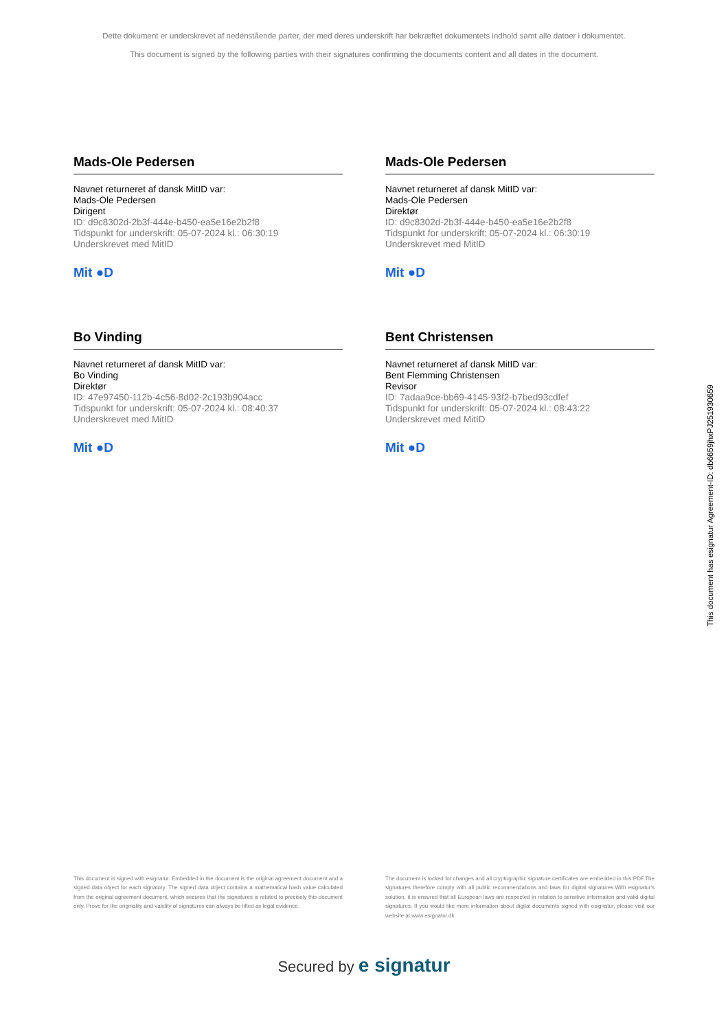Dette dokument er underskrevet af nedenstående parter, der med deres underskrift har bekræftet dokumentets indhold samt alle datoer i dokumentet.
This document is signed by the following parties with their signatures confirming the documents content and all dates in the document.
Mads-Ole Pedersen
Navnet returneret af dansk MitID var:
Mads-Ole Pedersen
Dirigent
ID: d9c8302d-2b3f-444e-b450-ea5e16e2b2f8
Tidspunkt for underskrift: 05-07-2024 kl.: 06:30:19
Underskrevet med MitID
Mit ●D
Mads-Ole Pedersen
Navnet returneret af dansk MitID var:
Mads-Ole Pedersen
Direktør
ID: d9c8302d-2b3f-444e-b450-ea5e16e2b2f8
Tidspunkt for underskrift: 05-07-2024 kl.: 06:30:19
Underskrevet med MitID
Mit ●D
Bo Vinding
Navnet returneret af dansk MitID var:
Bo Vinding
Direktør
ID: 47e97450-112b-4c56-8d02-2c193b904acc
Tidspunkt for underskrift: 05-07-2024 kl.: 08:40:37
Underskrevet med MitID
Mit ●D
Bent Christensen
Navnet returneret af dansk MitID var:
Bent Flemming Christensen
Revisor
ID: 7adaa9ce-bb69-4145-93f2-b7bed93cdfef
Tidspunkt for underskrift: 05-07-2024 kl.: 08:43:22
Underskrevet med MitID
Mit ●D
This document has esignatur Agreement-ID: db6659jhxPJ251930659
This document is signed with esignatur. Embedded in the document is the original agreement document and a signed data object for each signatory. The signed data object contains a mathematical hash value calculated from the original agreement document, which secures that the signatures is related to precisely this document only. Prove for the originality and validity of signatures can always be lifted as legal evidence.
The document is locked for changes and all cryptographic signature certificates are embedded in this PDF.The signatures therefore comply with all public recommendations and laws for digital signatures.With esignatur's solution, it is ensured that all European laws are respected in relation to sensitive information and valid digital signatures. If you would like more information about digital documents signed with esignatur, please visit our website at www.esignatur.dk.
Secured by e signatur